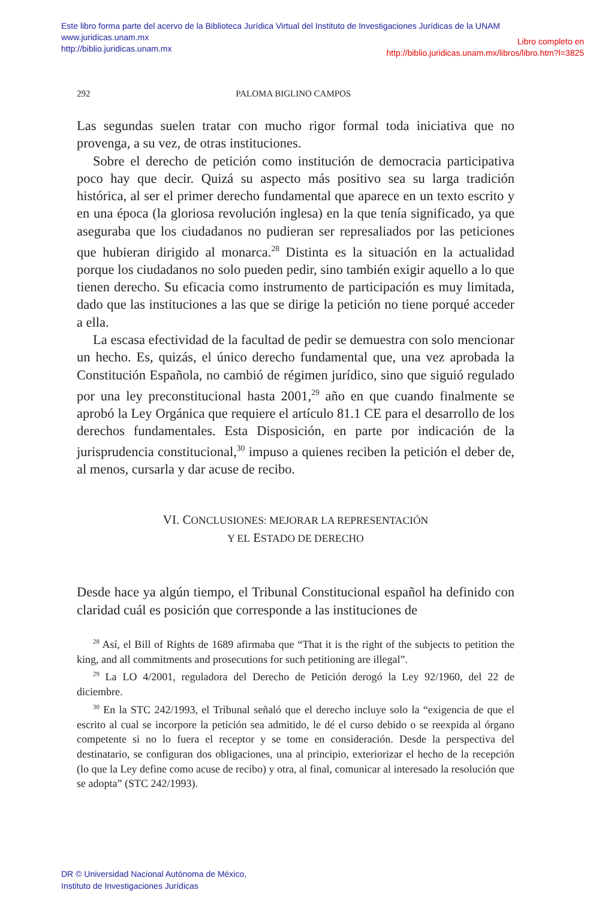Este libro forma parte del acervo de la Biblioteca Jurídica Virtual del Instituto de Investigaciones Jurídicas de la UNAM
www.juridicas.unam.mx
http://biblio.juridicas.unam.mx
Libro completo en
http://biblio.juridicas.unam.mx/libros/libro.htm?l=3825
292 PALOMA BIGLINO CAMPOS
Las segundas suelen tratar con mucho rigor formal toda iniciativa que no provenga, a su vez, de otras instituciones.
Sobre el derecho de petición como institución de democracia participativa poco hay que decir. Quizá su aspecto más positivo sea su larga tradición histórica, al ser el primer derecho fundamental que aparece en un texto escrito y en una época (la gloriosa revolución inglesa) en la que tenía significado, ya que aseguraba que los ciudadanos no pudieran ser represaliados por las peticiones que hubieran dirigido al monarca.<sup>28</sup> Distinta es la situación en la actualidad porque los ciudadanos no solo pueden pedir, sino también exigir aquello a lo que tienen derecho. Su eficacia como instrumento de participación es muy limitada, dado que las instituciones a las que se dirige la petición no tiene porqué acceder a ella.
La escasa efectividad de la facultad de pedir se demuestra con solo mencionar un hecho. Es, quizás, el único derecho fundamental que, una vez aprobada la Constitución Española, no cambió de régimen jurídico, sino que siguió regulado por una ley preconstitucional hasta 2001,<sup>29</sup> año en que cuando finalmente se aprobó la Ley Orgánica que requiere el artículo 81.1 CE para el desarrollo de los derechos fundamentales. Esta Disposición, en parte por indicación de la jurisprudencia constitucional,<sup>30</sup> impuso a quienes reciben la petición el deber de, al menos, cursarla y dar acuse de recibo.
VI. CONCLUSIONES: MEJORAR LA REPRESENTACIÓN
Y EL ESTADO DE DERECHO
Desde hace ya algún tiempo, el Tribunal Constitucional español ha definido con claridad cuál es posición que corresponde a las instituciones de
<sup>28</sup> Así, el Bill of Rights de 1689 afirmaba que “That it is the right of the subjects to petition the king, and all commitments and prosecutions for such petitioning are illegal”.
<sup>29</sup> La LO 4/2001, reguladora del Derecho de Petición derogó la Ley 92/1960, del 22 de diciembre.
<sup>30</sup> En la STC 242/1993, el Tribunal señaló que el derecho incluye solo la “exigencia de que el escrito al cual se incorpore la petición sea admitido, le dé el curso debido o se reexpida al órgano competente si no lo fuera el receptor y se tome en consideración. Desde la perspectiva del destinatario, se configuran dos obligaciones, una al principio, exteriorizar el hecho de la recepción (lo que la Ley define como acuse de recibo) y otra, al final, comunicar al interesado la resolución que se adopta” (STC 242/1993).
DR © Universidad Nacional Autónoma de México,
Instituto de Investigaciones Jurídicas